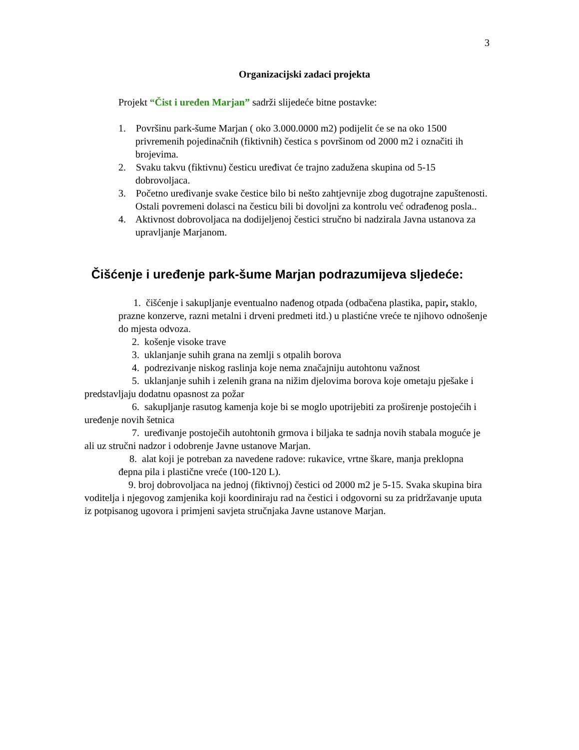3
Organizacijski zadaci projekta
Projekt “Čist i uređen Marjan” sadrži slijedeće bitne postavke:
1. Površinu park-šume Marjan ( oko 3.000.0000 m2) podijelit će se na oko 1500 privremenih pojedinačnih (fiktivnih) čestica s površinom od 2000 m2 i označiti ih brojevima.
2. Svaku takvu (fiktivnu) česticu uređivat će trajno zadužena skupina od 5-15 dobrovoljaca.
3. Početno uređivanje svake čestice bilo bi nešto zahtjevnije zbog dugotrajne zapuštenosti. Ostali povremeni dolasci na česticu bili bi dovoljni za kontrolu već odrađenog posla..
4. Aktivnost dobrovoljaca na dodijeljenoj čestici stručno bi nadzirala Javna ustanova za upravljanje Marjanom.
Čišćenje i uređenje park-šume Marjan podrazumijeva sljedeće:
1. čišćenje i sakupljanje eventualno nađenog otpada (odbačena plastika, papir, staklo, prazne konzerve, razni metalni i drveni predmeti itd.) u plastićne vreće te njihovo odnošenje do mjesta odvoza.
2. košenje visoke trave
3. uklanjanje suhih grana na zemlji s otpalih borova
4. podrezivanje niskog raslinja koje nema značajniju autohtonu važnost
5. uklanjanje suhih i zelenih grana na nižim djelovima borova koje ometaju pješake i predstavljaju dodatnu opasnost za požar
6. sakupljanje rasutog kamenja koje bi se moglo upotrijebiti za proširenje postojećih i uređenje novih šetnica
7. uređivanje postoječih autohtonih grmova i biljaka te sadnja novih stabala moguće je ali uz stručni nadzor i odobrenje Javne ustanove Marjan.
8. alat koji je potreban za navedene radove: rukavice, vrtne škare, manja preklopna đepna pila i plastične vreće (100-120 L).
9. broj dobrovoljaca na jednoj (fiktivnoj) čestici od 2000 m2 je 5-15. Svaka skupina bira voditelja i njegovog zamjenika koji koordiniraju rad na čestici i odgovorni su za pridržavanje uputa iz potpisanog ugovora i primjeni savjeta stručnjaka Javne ustanove Marjan.